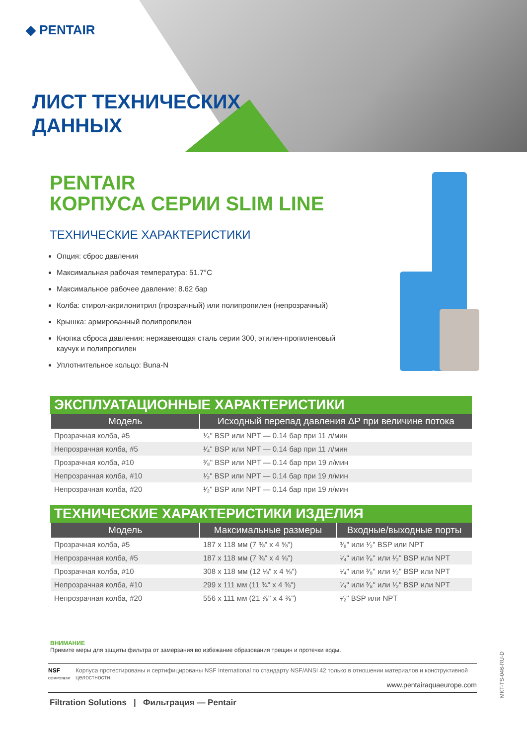◆ PENTAIR
ЛИСТ ТЕХНИЧЕСКИХ
ДАННЫХ
PENTAIR
КОРПУСА СЕРИИ SLIM LINE
ТЕХНИЧЕСКИЕ ХАРАКТЕРИСТИКИ
Опция: сброс давления
Максимальная рабочая температура: 51.7°C
Максимальное рабочее давление: 8.62 бар
Колба: стирол-акрилонитрил (прозрачный) или полипропилен (непрозрачный)
Крышка: армированный полипропилен
Кнопка сброса давления: нержавеющая сталь серии 300, этилен-пропиленовый каучук и полипропилен
Уплотнительное кольцо: Buna-N
ЭКСПЛУАТАЦИОННЫЕ ХАРАКТЕРИСТИКИ
| Модель | Исходный перепад давления ΔP при величине потока |
| --- | --- |
| Прозрачная колба, #5 | ¹⁄₄" BSP или NPT — 0.14 бар при 11 л/мин |
| Непрозрачная колба, #5 | ¹⁄₄" BSP или NPT — 0.14 бар при 11 л/мин |
| Прозрачная колба, #10 | ³⁄₈" BSP или NPT — 0.14 бар при 19 л/мин |
| Непрозрачная колба, #10 | ¹⁄₂" BSP или NPT — 0.14 бар при 19 л/мин |
| Непрозрачная колба, #20 | ¹⁄₂" BSP или NPT — 0.14 бар при 19 л/мин |
ТЕХНИЧЕСКИЕ ХАРАКТЕРИСТИКИ ИЗДЕЛИЯ
| Модель | Максимальные размеры | Входные/выходные порты |
| --- | --- | --- |
| Прозрачная колба, #5 | 187 x 118 мм (7 ⅜" x 4 ⅝") | ³⁄₈" или ¹⁄₂" BSP или NPT |
| Непрозрачная колба, #5 | 187 x 118 мм (7 ⅜" x 4 ⅝") | ¹⁄₄" или ³⁄₈" или ¹⁄₂" BSP или NPT |
| Прозрачная колба, #10 | 308 x 118 мм (12 ⅛" x 4 ⅝") | ¹⁄₄" или ³⁄₈" или ¹⁄₂" BSP или NPT |
| Непрозрачная колба, #10 | 299 x 111 мм (11 ¾" x 4 ⅜") | ¹⁄₄" или ³⁄₈" или ¹⁄₂" BSP или NPT |
| Непрозрачная колба, #20 | 556 x 111 мм (21 ⅞" x 4 ⅜") | ¹⁄₂" BSP или NPT |
ВНИМАНИЕ
Примите меры для защиты фильтра от замерзания во избежание образования трещин и протечки воды.
NSF
COMPONENT
Корпуса протестированы и сертифицированы NSF International по стандарту NSF/ANSI 42 только в отношении материалов и конструктивной целостности.
www.pentairaquaeurope.com
Filtration Solutions | Фильтрация — Pentair
MKT-TS-046-RU-D